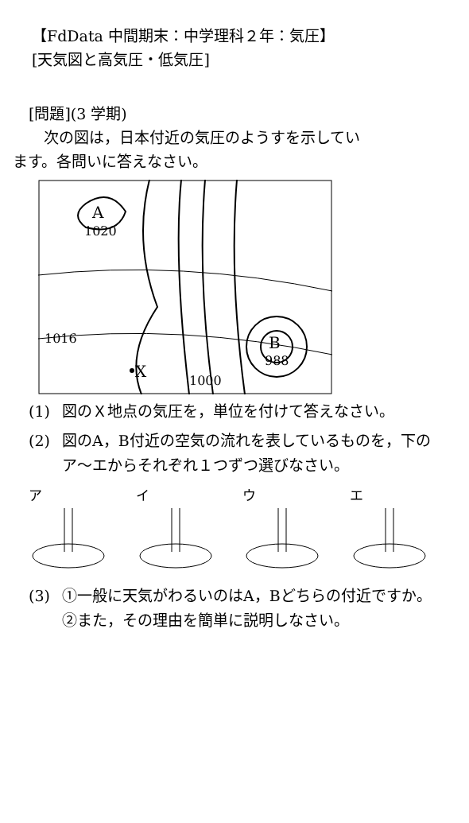【FdData 中間期末：中学理科２年：気圧】
[天気図と高気圧・低気圧]
[問題](3 学期)
　次の図は，日本付近の気圧のようすを示してい
ます。各問いに答えなさい。
A
1020
1016
X
1000
B
988
(1) 図のＸ地点の気圧を，単位を付けて答えなさい。
(2) 図のA，B付近の空気の流れを表しているものを，下のア～エからそれぞれ１つずつ選びなさい。
ア イ ウ エ
(3) ①一般に天気がわるいのはA，Bどちらの付近ですか。②また，その理由を簡単に説明しなさい。